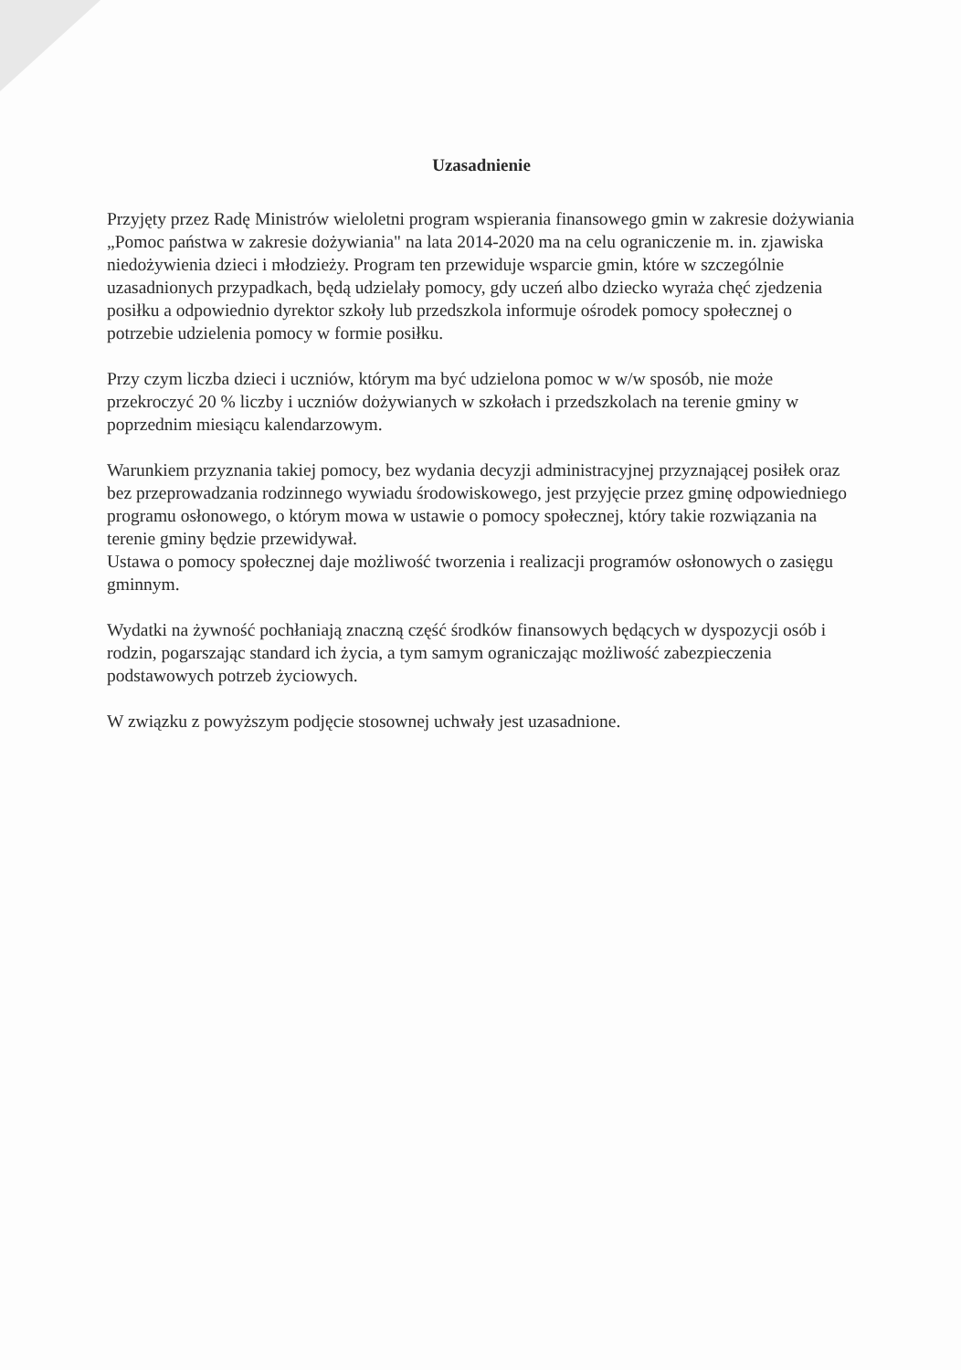Uzasadnienie
Przyjęty przez Radę Ministrów wieloletni program wspierania finansowego gmin w zakresie dożywiania „Pomoc państwa w zakresie dożywiania" na lata 2014-2020 ma na celu ograniczenie m. in. zjawiska niedożywienia dzieci i młodzieży. Program ten przewiduje wsparcie gmin, które w szczególnie uzasadnionych przypadkach, będą udzielały pomocy, gdy uczeń albo dziecko wyraża chęć zjedzenia posiłku a odpowiednio dyrektor szkoły lub przedszkola informuje ośrodek pomocy społecznej o potrzebie udzielenia pomocy w formie posiłku.
Przy czym liczba dzieci i uczniów, którym ma być udzielona pomoc w w/w sposób, nie może przekroczyć 20 % liczby i uczniów dożywianych w szkołach i przedszkolach na terenie gminy w poprzednim miesiącu kalendarzowym.
Warunkiem przyznania takiej pomocy, bez wydania decyzji administracyjnej przyznającej posiłek oraz bez przeprowadzania rodzinnego wywiadu środowiskowego, jest przyjęcie przez gminę odpowiedniego programu osłonowego, o którym mowa w ustawie o pomocy społecznej, który takie rozwiązania na terenie gminy będzie przewidywał.
Ustawa o pomocy społecznej daje możliwość tworzenia i realizacji programów osłonowych o zasięgu gminnym.
Wydatki na żywność pochłaniają znaczną część środków finansowych będących w dyspozycji osób i rodzin, pogarszając standard ich życia, a tym samym ograniczając możliwość zabezpieczenia podstawowych potrzeb życiowych.
W związku z powyższym podjęcie stosownej uchwały jest uzasadnione.